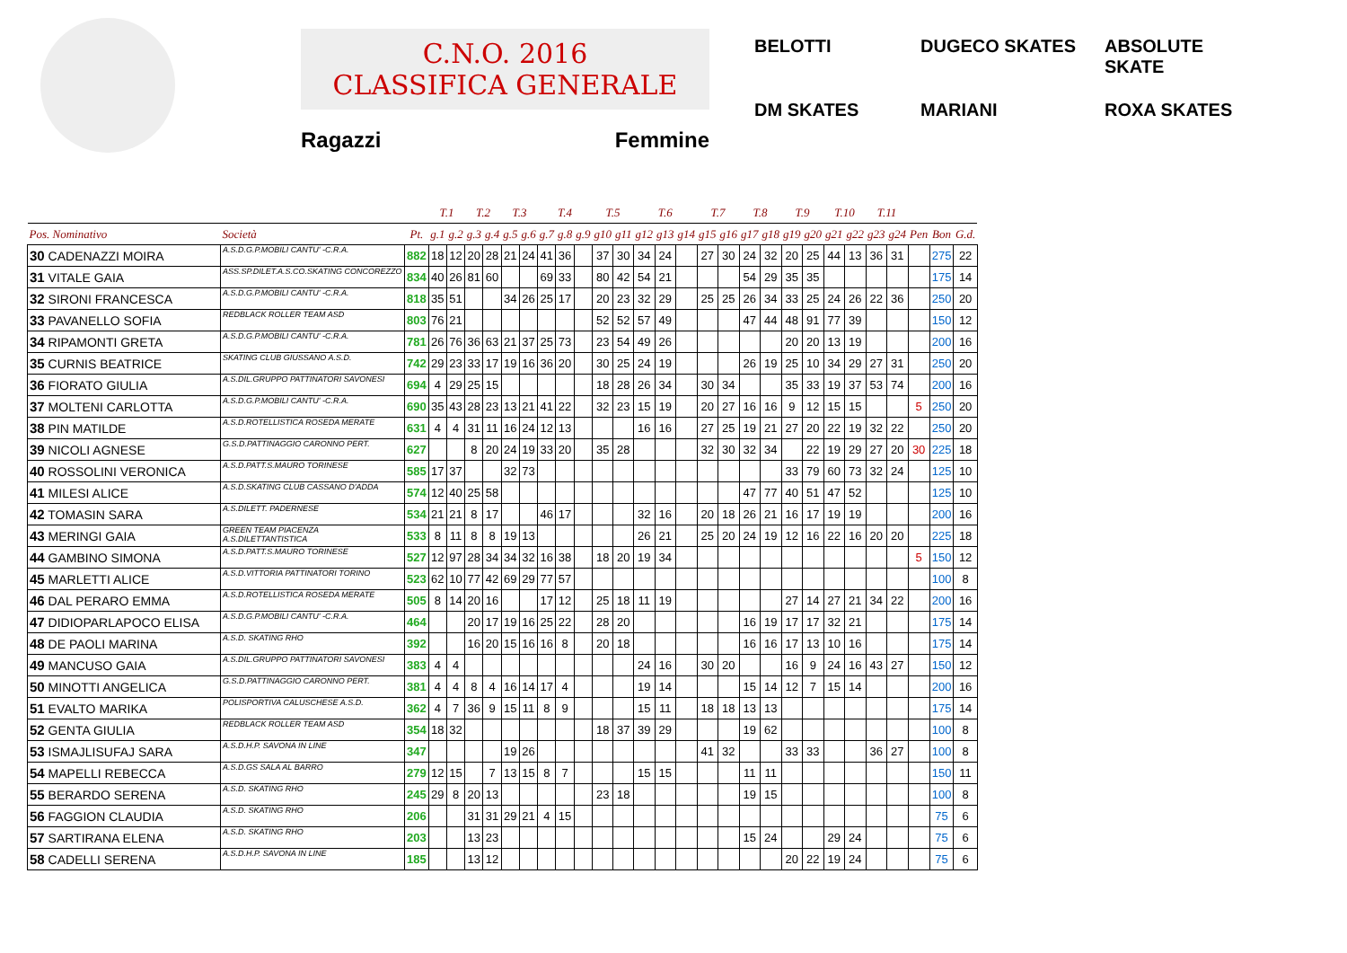C.N.O. 2016
CLASSIFICA GENERALE
Ragazzi Femmine
BELOTTI DUGECO SKATES ABSOLUTE SKATE DM SKATES MARIANI ROXA SKATES
| | | | T.1 | | T.2 | | T.3 | | T.4 | | | T.5 | | T.6 | | | T.7 | | T.8 | | T.9 | | T.10 | | T.11 | | | | |
| --- | --- | --- | --- | --- | --- | --- | --- | --- | --- | --- | --- | --- | --- | --- | --- | --- | --- | --- | --- | --- | --- | --- | --- | --- | --- | --- | --- | --- | --- |
| Pos. Nominativo | Società | Pt. | g.1 | g.2 | g.3 | g.4 | g.5 | g.6 | g.7 | g.8 | g.9 | g10 | g11 | g12 | g13 | g14 | g15 | g16 | g17 | g18 | g19 | g20 | g21 | g22 | g23 | g24 | Pen | Bon | G.d. |
| 30 CADENAZZI MOIRA | A.S.D.G.P.MOBILI CANTU' -C.R.A. | 882 | 18 | 12 | 20 | 28 | 21 | 24 | 41 | 36 | | 37 | 30 | 34 | 24 | | 27 | 30 | 24 | 32 | 20 | 25 | 44 | 13 | 36 | 31 | | 275 | 22 |
| 31 VITALE GAIA | ASS.SP.DILET.A.S.CO.SKATING CONCOREZZO | 834 | 40 | 26 | 81 | 60 | | | 69 | 33 | | 80 | 42 | 54 | 21 | | | | 54 | 29 | 35 | 35 | | | | | | 175 | 14 |
| 32 SIRONI FRANCESCA | A.S.D.G.P.MOBILI CANTU' -C.R.A. | 818 | 35 | 51 | | | 34 | 26 | 25 | 17 | | 20 | 23 | 32 | 29 | | 25 | 25 | 26 | 34 | 33 | 25 | 24 | 26 | 22 | 36 | | 250 | 20 |
| 33 PAVANELLO SOFIA | REDBLACK ROLLER TEAM ASD | 803 | 76 | 21 | | | | | | | | 52 | 52 | 57 | 49 | | | | 47 | 44 | 48 | 91 | 77 | 39 | | | | 150 | 12 |
| 34 RIPAMONTI GRETA | A.S.D.G.P.MOBILI CANTU' -C.R.A. | 781 | 26 | 76 | 36 | 63 | 21 | 37 | 25 | 73 | | 23 | 54 | 49 | 26 | | | | | | 20 | 20 | 13 | 19 | | | | 200 | 16 |
| 35 CURNIS BEATRICE | SKATING CLUB GIUSSANO A.S.D. | 742 | 29 | 23 | 33 | 17 | 19 | 16 | 36 | 20 | | 30 | 25 | 24 | 19 | | | | 26 | 19 | 25 | 10 | 34 | 29 | 27 | 31 | | 250 | 20 |
| 36 FIORATO GIULIA | A.S.DIL.GRUPPO PATTINATORI SAVONESI | 694 | 4 | 29 | 25 | 15 | | | | | | 18 | 28 | 26 | 34 | | 30 | 34 | | | 35 | 33 | 19 | 37 | 53 | 74 | | 200 | 16 |
| 37 MOLTENI CARLOTTA | A.S.D.G.P.MOBILI CANTU' -C.R.A. | 690 | 35 | 43 | 28 | 23 | 13 | 21 | 41 | 22 | | 32 | 23 | 15 | 19 | | 20 | 27 | 16 | 16 | 9 | 12 | 15 | 15 | | | 5 | 250 | 20 |
| 38 PIN MATILDE | A.S.D.ROTELLISTICA ROSEDA MERATE | 631 | 4 | 4 | 31 | 11 | 16 | 24 | 12 | 13 | | | | 16 | 16 | | 27 | 25 | 19 | 21 | 27 | 20 | 22 | 19 | 32 | 22 | | 250 | 20 |
| 39 NICOLI AGNESE | G.S.D.PATTINAGGIO CARONNO PERT. | 627 | | | 8 | 20 | 24 | 19 | 33 | 20 | | 35 | 28 | | | | 32 | 30 | 32 | 34 | | 22 | 19 | 29 | 27 | 20 | 30 | 225 | 18 |
| 40 ROSSOLINI VERONICA | A.S.D.PATT.S.MAURO TORINESE | 585 | 17 | 37 | | | 32 | 73 | | | | | | | | | | | | | 33 | 79 | 60 | 73 | 32 | 24 | | 125 | 10 |
| 41 MILESI ALICE | A.S.D.SKATING CLUB CASSANO D'ADDA | 574 | 12 | 40 | 25 | 58 | | | | | | | | | | | | | 47 | 77 | 40 | 51 | 47 | 52 | | | | 125 | 10 |
| 42 TOMASIN SARA | A.S.DILETT. PADERNESE | 534 | 21 | 21 | 8 | 17 | | | 46 | 17 | | | | 32 | 16 | | 20 | 18 | 26 | 21 | 16 | 17 | 19 | 19 | | | | 200 | 16 |
| 43 MERINGI GAIA | GREEN TEAM PIACENZA A.S.DILETTANTISTICA | 533 | 8 | 11 | 8 | 8 | 19 | 13 | | | | | | 26 | 21 | | 25 | 20 | 24 | 19 | 12 | 16 | 22 | 16 | 20 | 20 | | 225 | 18 |
| 44 GAMBINO SIMONA | A.S.D.PATT.S.MAURO TORINESE | 527 | 12 | 97 | 28 | 34 | 34 | 32 | 16 | 38 | | 18 | 20 | 19 | 34 | | | | | | | | | | | | 5 | 150 | 12 |
| 45 MARLETTI ALICE | A.S.D.VITTORIA PATTINATORI TORINO | 523 | 62 | 10 | 77 | 42 | 69 | 29 | 77 | 57 | | | | | | | | | | | | | | | | | | 100 | 8 |
| 46 DAL PERARO EMMA | A.S.D.ROTELLISTICA ROSEDA MERATE | 505 | 8 | 14 | 20 | 16 | | | 17 | 12 | | 25 | 18 | 11 | 19 | | | | | | 27 | 14 | 27 | 21 | 34 | 22 | | 200 | 16 |
| 47 DIDIOPARLAPOCO ELISA | A.S.D.G.P.MOBILI CANTU' -C.R.A. | 464 | | | 20 | 17 | 19 | 16 | 25 | 22 | | 28 | 20 | | | | | | 16 | 19 | 17 | 17 | 32 | 21 | | | | 175 | 14 |
| 48 DE PAOLI MARINA | A.S.D. SKATING RHO | 392 | | | 16 | 20 | 15 | 16 | 16 | 8 | | 20 | 18 | | | | | | 16 | 16 | 17 | 13 | 10 | 16 | | | | 175 | 14 |
| 49 MANCUSO GAIA | A.S.DIL.GRUPPO PATTINATORI SAVONESI | 383 | 4 | 4 | | | | | | | | | | 24 | 16 | | 30 | 20 | | | 16 | 9 | 24 | 16 | 43 | 27 | | 150 | 12 |
| 50 MINOTTI ANGELICA | G.S.D.PATTINAGGIO CARONNO PERT. | 381 | 4 | 4 | 8 | 4 | 16 | 14 | 17 | 4 | | | | 19 | 14 | | | | 15 | 14 | 12 | 7 | 15 | 14 | | | | 200 | 16 |
| 51 EVALTO MARIKA | POLISPORTIVA CALUSCHESE A.S.D. | 362 | 4 | 7 | 36 | 9 | 15 | 11 | 8 | 9 | | | | 15 | 11 | | 18 | 18 | 13 | 13 | | | | | | | | 175 | 14 |
| 52 GENTA GIULIA | REDBLACK ROLLER TEAM ASD | 354 | 18 | 32 | | | | | | | | 18 | 37 | 39 | 29 | | | | 19 | 62 | | | | | | | | 100 | 8 |
| 53 ISMAJLISUFAJ SARA | A.S.D.H.P. SAVONA IN LINE | 347 | | | | | 19 | 26 | | | | | | | | | 41 | 32 | | | 33 | 33 | | | 36 | 27 | | 100 | 8 |
| 54 MAPELLI REBECCA | A.S.D.GS SALA AL BARRO | 279 | 12 | 15 | | 7 | 13 | 15 | 8 | 7 | | | | 15 | 15 | | | | 11 | 11 | | | | | | | | 150 | 11 |
| 55 BERARDO SERENA | A.S.D. SKATING RHO | 245 | 29 | 8 | 20 | 13 | | | | | | 23 | 18 | | | | | | 19 | 15 | | | | | | | | 100 | 8 |
| 56 FAGGION CLAUDIA | A.S.D. SKATING RHO | 206 | | | 31 | 31 | 29 | 21 | 4 | 15 | | | | | | | | | | | | | | | | | | 75 | 6 |
| 57 SARTIRANA ELENA | A.S.D. SKATING RHO | 203 | | | 13 | 23 | | | | | | | | | | | | | 15 | 24 | | | 29 | 24 | | | | 75 | 6 |
| 58 CADELLI SERENA | A.S.D.H.P. SAVONA IN LINE | 185 | | | 13 | 12 | | | | | | | | | | | | | | | 20 | 22 | 19 | 24 | | | | 75 | 6 |